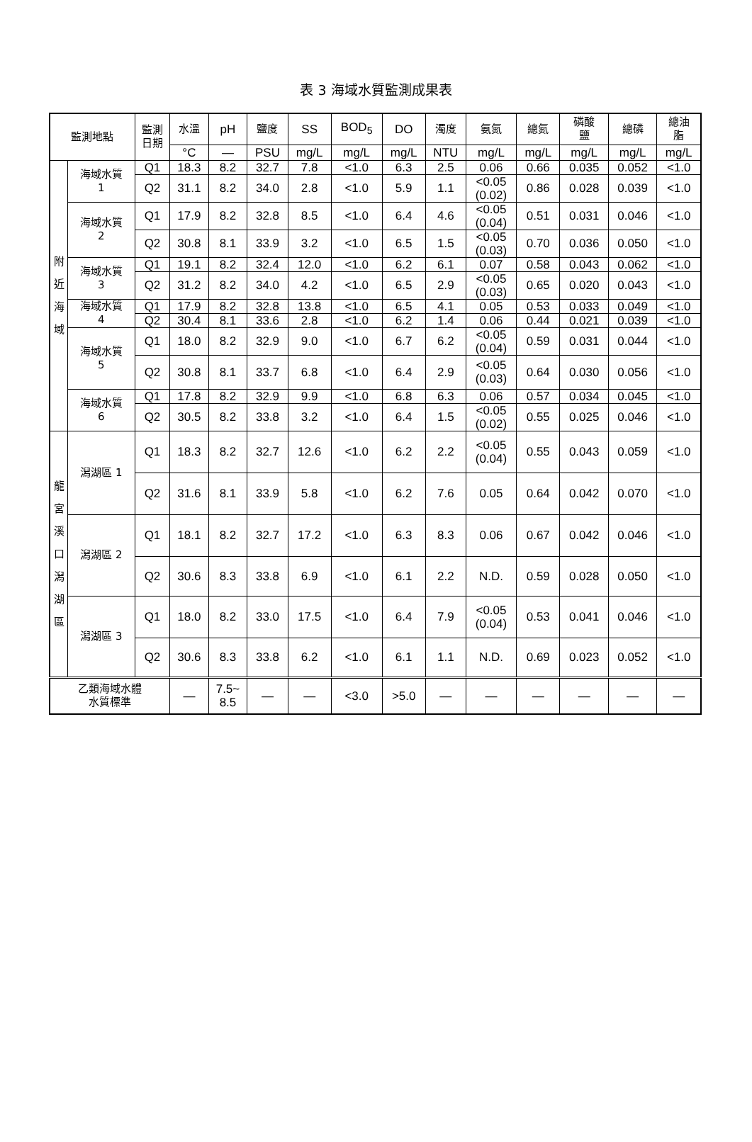表 3 海域水質監測成果表
| 監測地點 | | 監測 日期 | 水溫 | pH | 鹽度 | SS | BOD<sub>5</sub> | DO | 濁度 | 氨氮 | 總氮 | 磷酸 鹽 | 總磷 | 總油 脂 |
| --- | --- | --- | --- | --- | --- | --- | --- | --- | --- | --- | --- | --- | --- | --- |
| | | | °C | — | PSU | mg/L | mg/L | mg/L | NTU | mg/L | mg/L | mg/L | mg/L | mg/L |
| 附 近 海 域 | 海域水質 1 | Q1 | 18.3 | 8.2 | 32.7 | 7.8 | <1.0 | 6.3 | 2.5 | 0.06 | 0.66 | 0.035 | 0.052 | <1.0 |
| | | Q2 | 31.1 | 8.2 | 34.0 | 2.8 | <1.0 | 5.9 | 1.1 | <0.05 (0.02) | 0.86 | 0.028 | 0.039 | <1.0 |
| | 海域水質 2 | Q1 | 17.9 | 8.2 | 32.8 | 8.5 | <1.0 | 6.4 | 4.6 | <0.05 (0.04) | 0.51 | 0.031 | 0.046 | <1.0 |
| | | Q2 | 30.8 | 8.1 | 33.9 | 3.2 | <1.0 | 6.5 | 1.5 | <0.05 (0.03) | 0.70 | 0.036 | 0.050 | <1.0 |
| | 海域水質 3 | Q1 | 19.1 | 8.2 | 32.4 | 12.0 | <1.0 | 6.2 | 6.1 | 0.07 | 0.58 | 0.043 | 0.062 | <1.0 |
| | | Q2 | 31.2 | 8.2 | 34.0 | 4.2 | <1.0 | 6.5 | 2.9 | <0.05 (0.03) | 0.65 | 0.020 | 0.043 | <1.0 |
| | 海域水質 4 | Q1 | 17.9 | 8.2 | 32.8 | 13.8 | <1.0 | 6.5 | 4.1 | 0.05 | 0.53 | 0.033 | 0.049 | <1.0 |
| | | Q2 | 30.4 | 8.1 | 33.6 | 2.8 | <1.0 | 6.2 | 1.4 | 0.06 | 0.44 | 0.021 | 0.039 | <1.0 |
| | 海域水質 5 | Q1 | 18.0 | 8.2 | 32.9 | 9.0 | <1.0 | 6.7 | 6.2 | <0.05 (0.04) | 0.59 | 0.031 | 0.044 | <1.0 |
| | | Q2 | 30.8 | 8.1 | 33.7 | 6.8 | <1.0 | 6.4 | 2.9 | <0.05 (0.03) | 0.64 | 0.030 | 0.056 | <1.0 |
| | 海域水質 6 | Q1 | 17.8 | 8.2 | 32.9 | 9.9 | <1.0 | 6.8 | 6.3 | 0.06 | 0.57 | 0.034 | 0.045 | <1.0 |
| | | Q2 | 30.5 | 8.2 | 33.8 | 3.2 | <1.0 | 6.4 | 1.5 | <0.05 (0.02) | 0.55 | 0.025 | 0.046 | <1.0 |
| 龍 宮 溪 口 潟 湖 區 | 潟湖區 1 | Q1 | 18.3 | 8.2 | 32.7 | 12.6 | <1.0 | 6.2 | 2.2 | <0.05 (0.04) | 0.55 | 0.043 | 0.059 | <1.0 |
| | | Q2 | 31.6 | 8.1 | 33.9 | 5.8 | <1.0 | 6.2 | 7.6 | 0.05 | 0.64 | 0.042 | 0.070 | <1.0 |
| | 潟湖區 2 | Q1 | 18.1 | 8.2 | 32.7 | 17.2 | <1.0 | 6.3 | 8.3 | 0.06 | 0.67 | 0.042 | 0.046 | <1.0 |
| | | Q2 | 30.6 | 8.3 | 33.8 | 6.9 | <1.0 | 6.1 | 2.2 | N.D. | 0.59 | 0.028 | 0.050 | <1.0 |
| | 潟湖區 3 | Q1 | 18.0 | 8.2 | 33.0 | 17.5 | <1.0 | 6.4 | 7.9 | <0.05 (0.04) | 0.53 | 0.041 | 0.046 | <1.0 |
| | | Q2 | 30.6 | 8.3 | 33.8 | 6.2 | <1.0 | 6.1 | 1.1 | N.D. | 0.69 | 0.023 | 0.052 | <1.0 |
| 乙類海域水體 水質標準 | | | — | 7.5~ 8.5 | — | — | <3.0 | >5.0 | — | — | — | — | — | — |